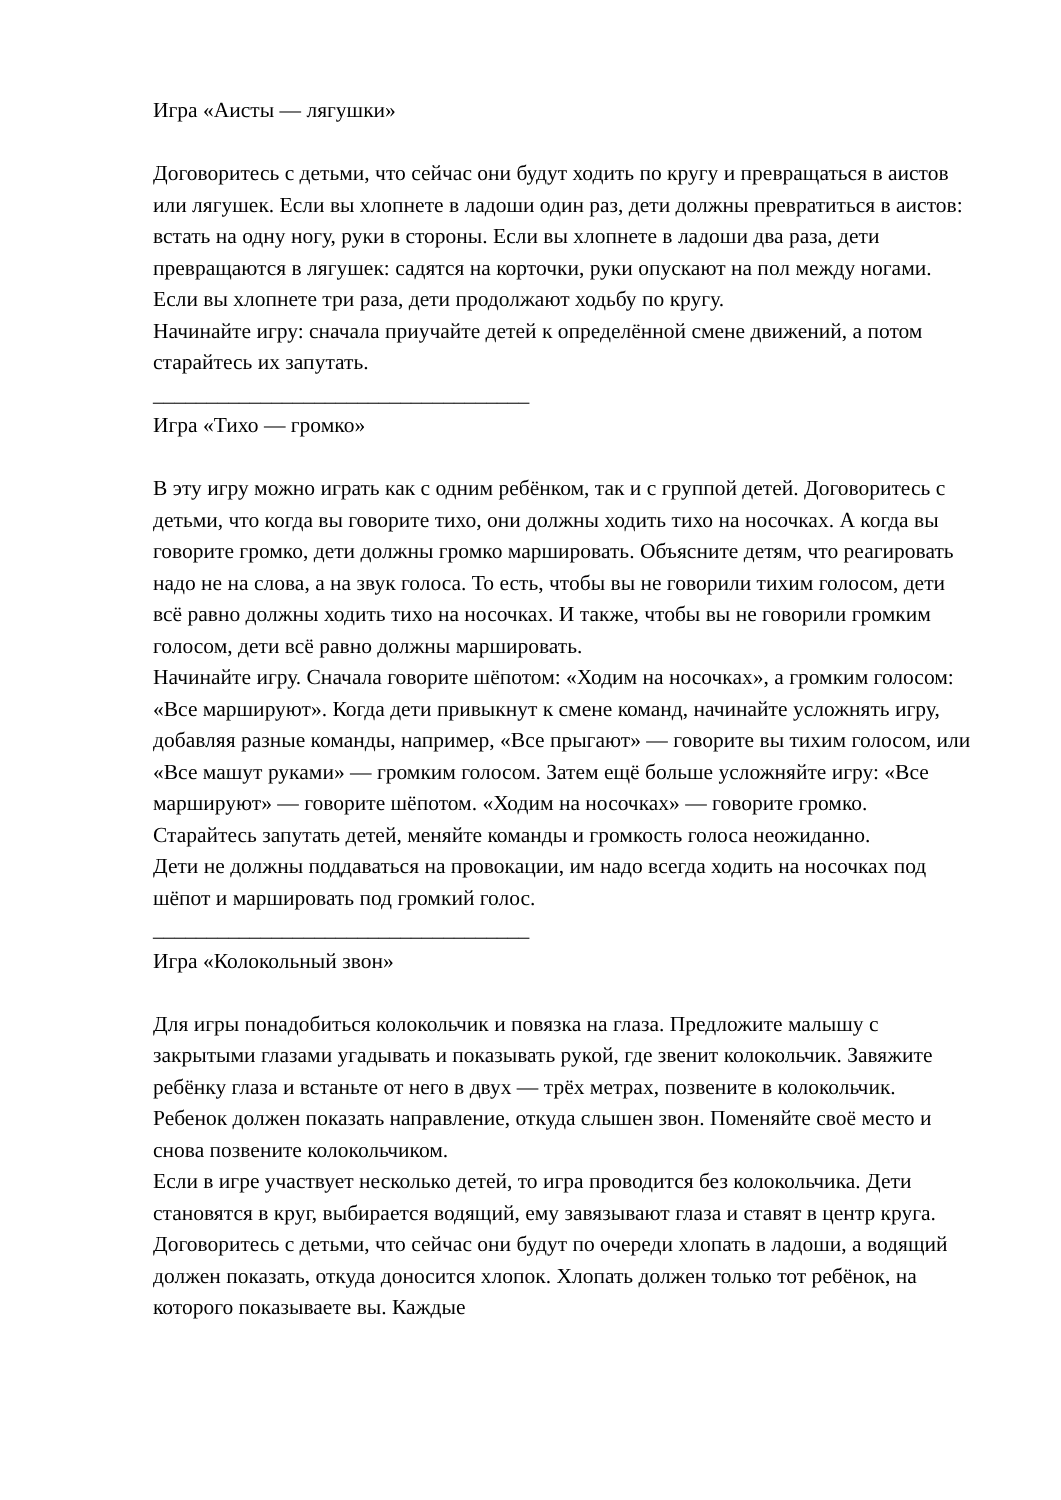Игра «Аисты — лягушки»
Договоритесь с детьми, что сейчас они будут ходить по кругу и превращаться в аистов или лягушек. Если вы хлопнете в ладоши один раз, дети должны превратиться в аистов: встать на одну ногу, руки в стороны. Если вы хлопнете в ладоши два раза, дети превращаются в лягушек: садятся на корточки, руки опускают на пол между ногами. Если вы хлопнете три раза, дети продолжают ходьбу по кругу.
Начинайте игру: сначала приучайте детей к определённой смене движений, а потом старайтесь их запутать.
___________________________________
Игра «Тихо — громко»
В эту игру можно играть как с одним ребёнком, так и с группой детей. Договоритесь с детьми, что когда вы говорите тихо, они должны ходить тихо на носочках. А когда вы говорите громко, дети должны громко маршировать. Объясните детям, что реагировать надо не на слова, а на звук голоса. То есть, чтобы вы не говорили тихим голосом, дети всё равно должны ходить тихо на носочках. И также, чтобы вы не говорили громким голосом, дети всё равно должны маршировать.
Начинайте игру. Сначала говорите шёпотом: «Ходим на носочках», а громким голосом: «Все маршируют». Когда дети привыкнут к смене команд, начинайте усложнять игру, добавляя разные команды, например, «Все прыгают» — говорите вы тихим голосом, или «Все машут руками» — громким голосом. Затем ещё больше усложняйте игру: «Все маршируют» — говорите шёпотом. «Ходим на носочках» — говорите громко. Старайтесь запутать детей, меняйте команды и громкость голоса неожиданно.
Дети не должны поддаваться на провокации, им надо всегда ходить на носочках под шёпот и маршировать под громкий голос.
___________________________________
Игра «Колокольный звон»
Для игры понадобиться колокольчик и повязка на глаза. Предложите малышу с закрытыми глазами угадывать и показывать рукой, где звенит колокольчик. Завяжите ребёнку глаза и встаньте от него в двух — трёх метрах, позвените в колокольчик. Ребенок должен показать направление, откуда слышен звон. Поменяйте своё место и снова позвените колокольчиком.
Если в игре участвует несколько детей, то игра проводится без колокольчика. Дети становятся в круг, выбирается водящий, ему завязывают глаза и ставят в центр круга. Договоритесь с детьми, что сейчас они будут по очереди хлопать в ладоши, а водящий должен показать, откуда доносится хлопок. Хлопать должен только тот ребёнок, на которого показываете вы. Каждые